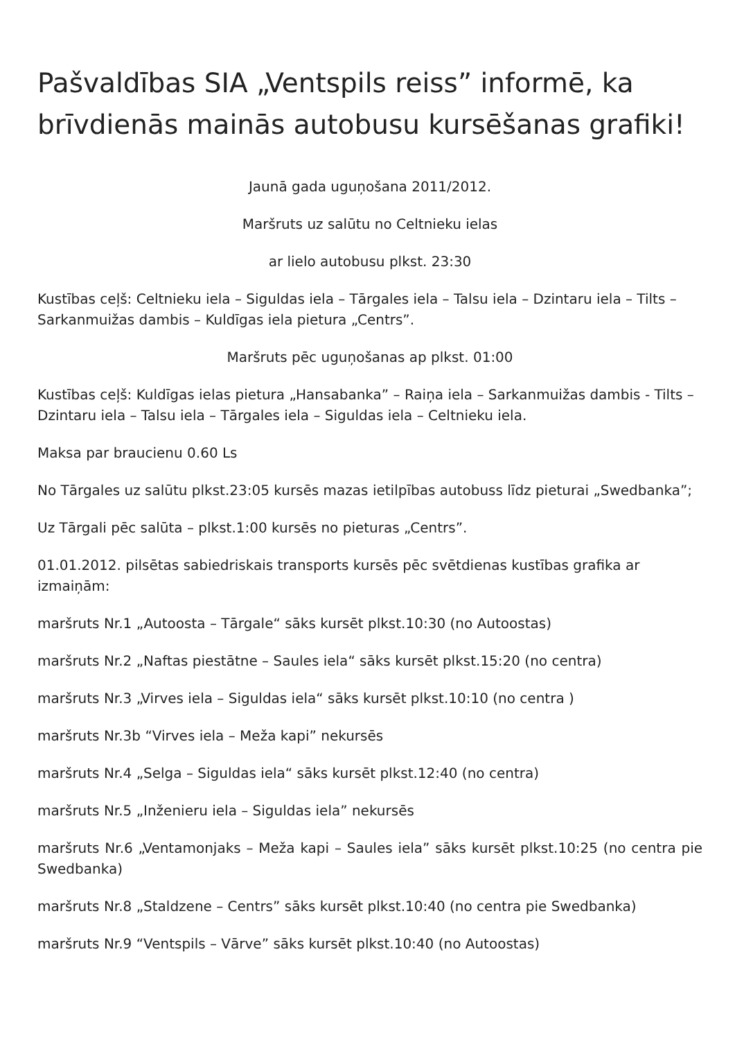Pašvaldības SIA „Ventspils reiss” informē, ka brīvdienās mainās autobusu kursēšanas grafiki!
Jaunā gada uguņošana 2011/2012.
Maršruts uz salūtu no Celtnieku ielas
ar lielo autobusu plkst. 23:30
Kustības ceļš: Celtnieku iela – Siguldas iela – Tārgales iela – Talsu iela – Dzintaru iela – Tilts – Sarkanmuižas dambis – Kuldīgas iela pietura „Centrs”.
Maršruts pēc uguņošanas ap plkst. 01:00
Kustības ceļš: Kuldīgas ielas pietura „Hansabanka” – Raiņa iela – Sarkanmuižas dambis - Tilts – Dzintaru iela – Talsu iela – Tārgales iela – Siguldas iela – Celtnieku iela.
Maksa par braucienu 0.60 Ls
No Tārgales uz salūtu plkst.23:05 kursēs mazas ietilpības autobuss līdz pieturai „Swedbanka”;
Uz Tārgali pēc salūta – plkst.1:00 kursēs no pieturas „Centrs”.
01.01.2012. pilsētas sabiedriskais transports kursēs pēc svētdienas kustības grafika ar izmaiņām:
maršruts Nr.1 „Autoosta – Tārgale“ sāks kursēt plkst.10:30 (no Autoostas)
maršruts Nr.2 „Naftas piestātne – Saules iela“ sāks kursēt plkst.15:20 (no centra)
maršruts Nr.3 „Virves iela – Siguldas iela“ sāks kursēt plkst.10:10 (no centra )
maršruts Nr.3b “Virves iela – Meža kapi” nekursēs
maršruts Nr.4 „Selga – Siguldas iela“ sāks kursēt plkst.12:40 (no centra)
maršruts Nr.5 „Inženieru iela – Siguldas iela” nekursēs
maršruts Nr.6 „Ventamonjaks – Meža kapi – Saules iela” sāks kursēt plkst.10:25 (no centra pie Swedbanka)
maršruts Nr.8 „Staldzene – Centrs” sāks kursēt plkst.10:40 (no centra pie Swedbanka)
maršruts Nr.9 “Ventspils – Vārve” sāks kursēt plkst.10:40 (no Autoostas)